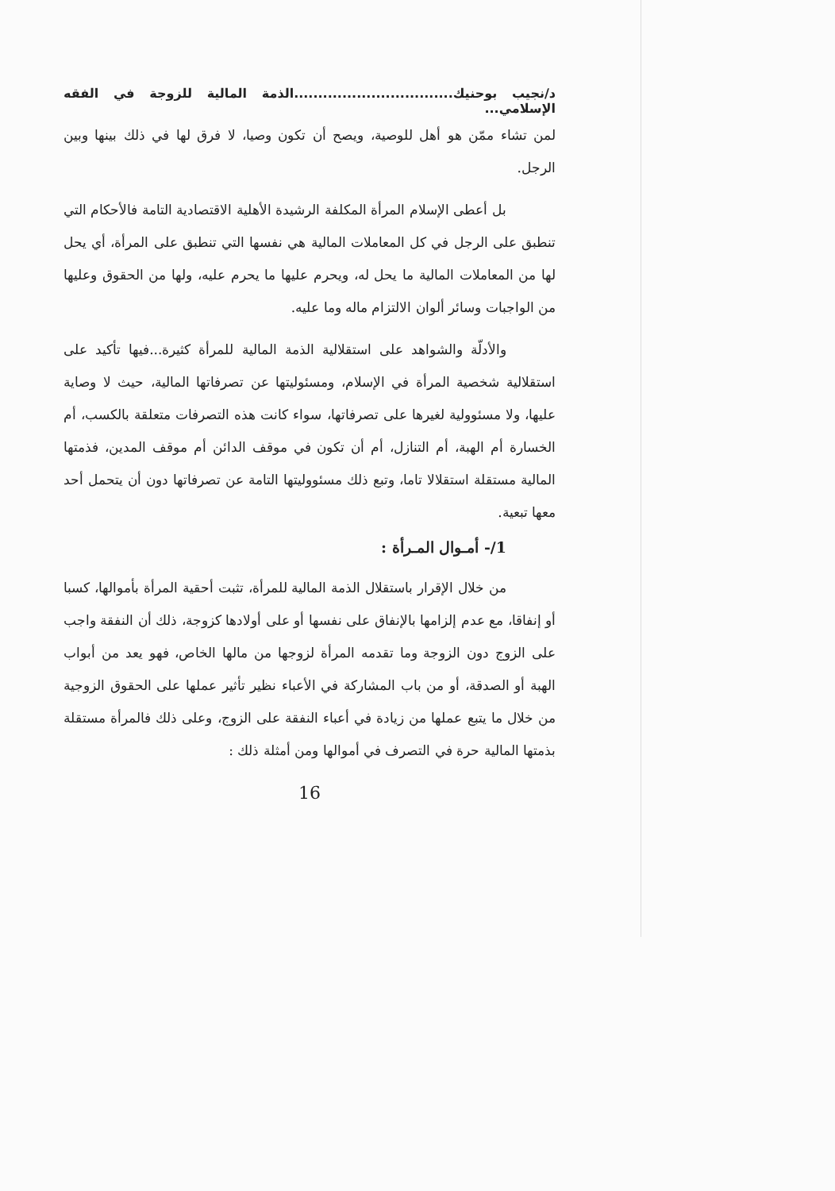د/نجيب بوحنيك.................................الذمة المالية للزوجة في الفقه الإسلامي...
لمن تشاء ممّن هو أهل للوصية، ويصح أن تكون وصيا، لا فرق لها في ذلك بينها وبين الرجل.
بل أعطى الإسلام المرأة المكلفة الرشيدة الأهلية الاقتصادية التامة فالأحكام التي تنطبق على الرجل في كل المعاملات المالية هي نفسها التي تنطبق على المرأة، أي يحل لها من المعاملات المالية ما يحل له، ويحرم عليها ما يحرم عليه، ولها من الحقوق وعليها من الواجبات وسائر ألوان الالتزام ماله وما عليه.
والأدلّة والشواهد على استقلالية الذمة المالية للمرأة كثيرة...فيها تأكيد على استقلالية شخصية المرأة في الإسلام، ومسئوليتها عن تصرفاتها المالية، حيث لا وصاية عليها، ولا مسئوولية لغيرها على تصرفاتها، سواء كانت هذه التصرفات متعلقة بالكسب، أم الخسارة أم الهبة، أم التنازل، أم أن تكون في موقف الدائن أم موقف المدين، فذمتها المالية مستقلة استقلالا تاما، وتبع ذلك مسئووليتها التامة عن تصرفاتها دون أن يتحمل أحد معها تبعية.
1/- أمـوال المـرأة :
من خلال الإقرار باستقلال الذمة المالية للمرأة، تثبت أحقية المرأة بأموالها، كسبا أو إنفاقا، مع عدم إلزامها بالإنفاق على نفسها أو على أولادها كزوجة، ذلك أن النفقة واجب على الزوج دون الزوجة وما تقدمه المرأة لزوجها من مالها الخاص، فهو يعد من أبواب الهبة أو الصدقة، أو من باب المشاركة في الأعباء نظير تأثير عملها على الحقوق الزوجية من خلال ما يتبع عملها من زيادة في أعباء النفقة على الزوج، وعلى ذلك فالمرأة مستقلة بذمتها المالية حرة في التصرف في أموالها ومن أمثلة ذلك :
16